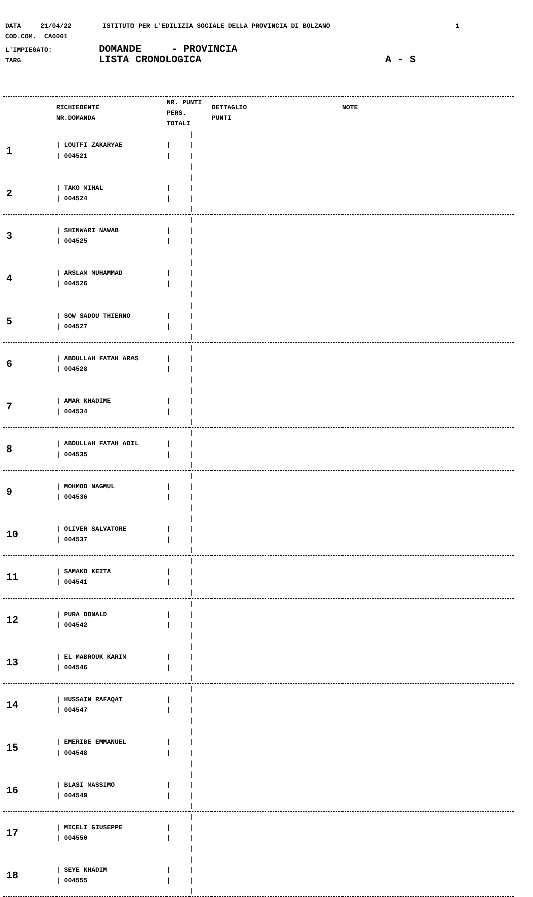DATA 21/04/22 ISTITUTO PER L'EDILIZIA SOCIALE DELLA PROVINCIA DI BOLZANO 1
COD.COM. CA0001
L'IMPIEGATO: DOMANDE - PROVINCIA
TARG LISTA CRONOLOGICA A - S
| | RICHIEDENTE NR.DOMANDA | NR. PUNTI PERS. TOTALI | | DETTAGLIO PUNTI | NOTE |
| --- | --- | --- | --- | --- | --- |
| 1 | / LOUTFI ZAKARYAE / 004521 | / / | / / / / | | |
| 2 | / TAKO MIHAL / 004524 | / / | / / / / | | |
| 3 | / SHINWARI NAWAB / 004525 | / / | / / / / | | |
| 4 | / ARSLAM MUHAMMAD / 004526 | / / | / / / / | | |
| 5 | / SOW SADOU THIERNO / 004527 | / / | / / / / | | |
| 6 | / ABDULLAH FATAH ARAS / 004528 | / / | / / / / | | |
| 7 | / AMAR KHADIME / 004534 | / / | / / / / | | |
| 8 | / ABDULLAH FATAH ADIL / 004535 | / / | / / / / | | |
| 9 | / MOHMOD NAGMUL / 004536 | / / | / / / / | | |
| 10 | / OLIVER SALVATORE / 004537 | / / | / / / / | | |
| 11 | / SAMAKO KEITA / 004541 | / / | / / / / | | |
| 12 | / PURA DONALD / 004542 | / / | / / / / | | |
| 13 | / EL MABROUK KARIM / 004546 | / / | / / / / | | |
| 14 | / HUSSAIN RAFAQAT / 004547 | / / | / / / / | | |
| 15 | / EMERIBE EMMANUEL / 004548 | / / | / / / / | | |
| 16 | / BLASI MASSIMO / 004549 | / / | / / / / | | |
| 17 | / MICELI GIUSEPPE / 004550 | / / | / / / / | | |
| 18 | / SEYE KHADIM / 004555 | / / | / / / / | | |